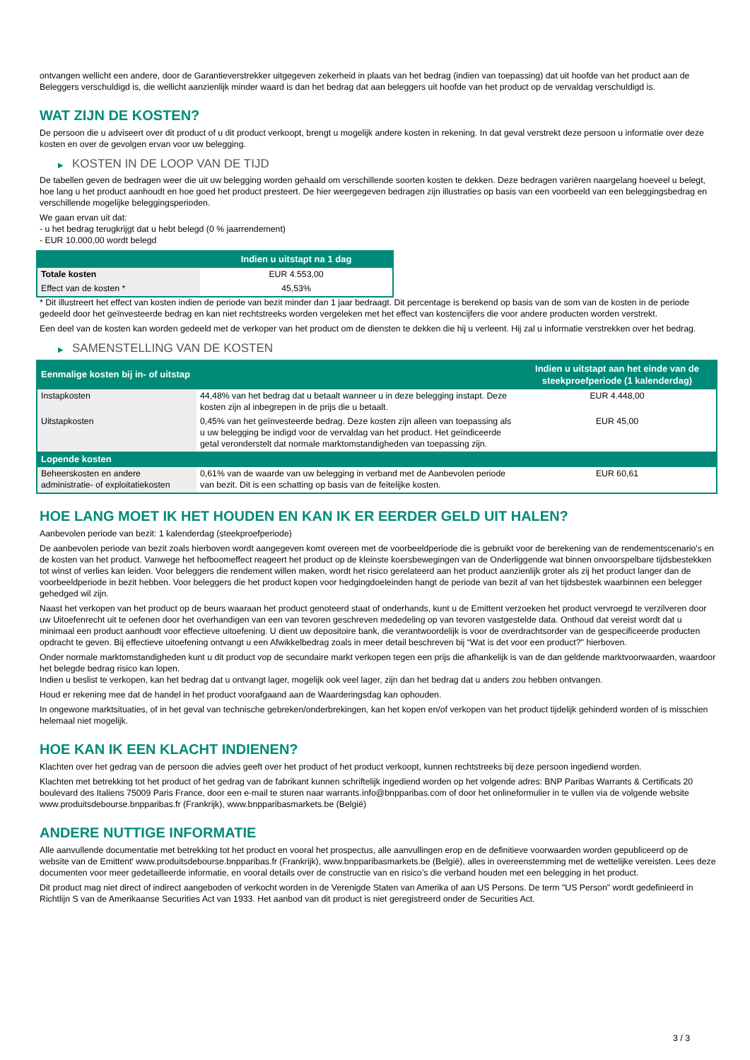ontvangen wellicht een andere, door de Garantieverstrekker uitgegeven zekerheid in plaats van het bedrag (indien van toepassing) dat uit hoofde van het product aan de Beleggers verschuldigd is, die wellicht aanzienlijk minder waard is dan het bedrag dat aan beleggers uit hoofde van het product op de vervaldag verschuldigd is.
WAT ZIJN DE KOSTEN?
De persoon die u adviseert over dit product of u dit product verkoopt, brengt u mogelijk andere kosten in rekening. In dat geval verstrekt deze persoon u informatie over deze kosten en over de gevolgen ervan voor uw belegging.
▶ KOSTEN IN DE LOOP VAN DE TIJD
De tabellen geven de bedragen weer die uit uw belegging worden gehaald om verschillende soorten kosten te dekken. Deze bedragen variëren naargelang hoeveel u belegt, hoe lang u het product aanhoudt en hoe goed het product presteert. De hier weergegeven bedragen zijn illustraties op basis van een voorbeeld van een beleggingsbedrag en verschillende mogelijke beleggingsperioden.
We gaan ervan uit dat:
- u het bedrag terugkrijgt dat u hebt belegd (0 % jaarrendement)
- EUR 10.000,00 wordt belegd
| | Indien u uitstapt na 1 dag |
| --- | --- |
| Totale kosten | EUR 4.553,00 |
| Effect van de kosten * | 45,53% |
* Dit illustreert het effect van kosten indien de periode van bezit minder dan 1 jaar bedraagt. Dit percentage is berekend op basis van de som van de kosten in de periode gedeeld door het geïnvesteerde bedrag en kan niet rechtstreeks worden vergeleken met het effect van kostencijfers die voor andere producten worden verstrekt.
Een deel van de kosten kan worden gedeeld met de verkoper van het product om de diensten te dekken die hij u verleent. Hij zal u informatie verstrekken over het bedrag.
▶ SAMENSTELLING VAN DE KOSTEN
| Eenmalige kosten bij in- of uitstap | | Indien u uitstapt aan het einde van de steekproefperiode (1 kalenderdag) |
| --- | --- | --- |
| Instapkosten | 44,48% van het bedrag dat u betaalt wanneer u in deze belegging instapt. Deze kosten zijn al inbegrepen in de prijs die u betaalt. | EUR 4.448,00 |
| Uitstapkosten | 0,45% van het geïnvesteerde bedrag. Deze kosten zijn alleen van toepassing als u uw belegging be indigd voor de vervaldag van het product. Het geïndiceerde getal veronderstelt dat normale marktomstandigheden van toepassing zijn. | EUR 45,00 |
| Lopende kosten | | |
| Beheerskosten en andere administratie- of exploitatiekosten | 0,61% van de waarde van uw belegging in verband met de Aanbevolen periode van bezit. Dit is een schatting op basis van de feitelijke kosten. | EUR 60,61 |
HOE LANG MOET IK HET HOUDEN EN KAN IK ER EERDER GELD UIT HALEN?
Aanbevolen periode van bezit: 1 kalenderdag (steekproefperiode)
De aanbevolen periode van bezit zoals hierboven wordt aangegeven komt overeen met de voorbeeldperiode die is gebruikt voor de berekening van de rendementscenario's en de kosten van het product. Vanwege het hefboomeffect reageert het product op de kleinste koersbewegingen van de Onderliggende wat binnen onvoorspelbare tijdsbestekken tot winst of verlies kan leiden. Voor beleggers die rendement willen maken, wordt het risico gerelateerd aan het product aanzienlijk groter als zij het product langer dan de voorbeeldperiode in bezit hebben. Voor beleggers die het product kopen voor hedgingdoeleinden hangt de periode van bezit af van het tijdsbestek waarbinnen een belegger gehedged wil zijn.
Naast het verkopen van het product op de beurs waaraan het product genoteerd staat of onderhands, kunt u de Emittent verzoeken het product vervroegd te verzilveren door uw Uitoefenrecht uit te oefenen door het overhandigen van een van tevoren geschreven mededeling op van tevoren vastgestelde data. Onthoud dat vereist wordt dat u minimaal een product aanhoudt voor effectieve uitoefening. U dient uw depositoire bank, die verantwoordelijk is voor de overdrachtsorder van de gespecificeerde producten opdracht te geven. Bij effectieve uitoefening ontvangt u een Afwikkelbedrag zoals in meer detail beschreven bij “Wat is det voor een product?" hierboven.
Onder normale marktomstandigheden kunt u dit product vop de secundaire markt verkopen tegen een prijs die afhankelijk is van de dan geldende marktvoorwaarden, waardoor het belegde bedrag risico kan lopen.
Indien u beslist te verkopen, kan het bedrag dat u ontvangt lager, mogelijk ook veel lager, zijn dan het bedrag dat u anders zou hebben ontvangen.
Houd er rekening mee dat de handel in het product voorafgaand aan de Waarderingsdag kan ophouden.
In ongewone marktsituaties, of in het geval van technische gebreken/onderbrekingen, kan het kopen en/of verkopen van het product tijdelijk gehinderd worden of is misschien helemaal niet mogelijk.
HOE KAN IK EEN KLACHT INDIENEN?
Klachten over het gedrag van de persoon die advies geeft over het product of het product verkoopt, kunnen rechtstreeks bij deze persoon ingediend worden.
Klachten met betrekking tot het product of het gedrag van de fabrikant kunnen schriftelijk ingediend worden op het volgende adres: BNP Paribas Warrants & Certificats 20 boulevard des Italiens 75009 Paris France, door een e-mail te sturen naar warrants.info@bnpparibas.com of door het onlineformulier in te vullen via de volgende website www.produitsdebourse.bnpparibas.fr (Frankrijk), www.bnpparibasmarkets.be (België)
ANDERE NUTTIGE INFORMATIE
Alle aanvullende documentatie met betrekking tot het product en vooral het prospectus, alle aanvullingen erop en de definitieve voorwaarden worden gepubliceerd op de website van de Emittent' www.produitsdebourse.bnpparibas.fr (Frankrijk), www.bnpparibasmarkets.be (België), alles in overeenstemming met de wettelijke vereisten. Lees deze documenten voor meer gedetailleerde informatie, en vooral details over de constructie van en risico’s die verband houden met een belegging in het product.
Dit product mag niet direct of indirect aangeboden of verkocht worden in de Verenigde Staten van Amerika of aan US Persons. De term "US Person" wordt gedefinieerd in Richtlijn S van de Amerikaanse Securities Act van 1933. Het aanbod van dit product is niet geregistreerd onder de Securities Act.
3 / 3